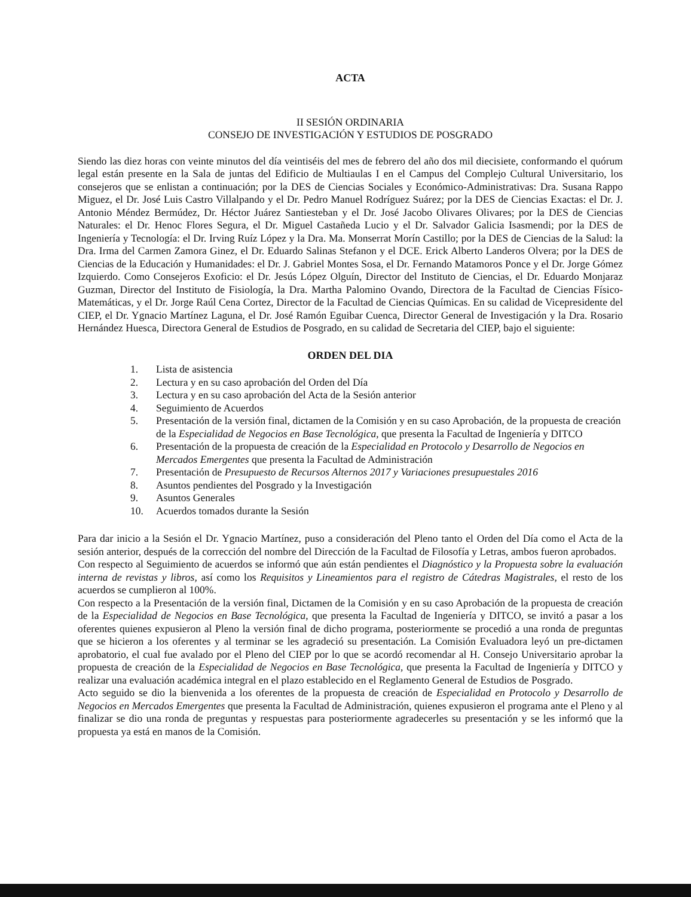ACTA
II SESIÓN ORDINARIA
CONSEJO DE INVESTIGACIÓN Y ESTUDIOS DE POSGRADO
Siendo las diez horas con veinte minutos del día veintiséis del mes de febrero del año dos mil diecisiete, conformando el quórum legal están presente en la Sala de juntas del Edificio de Multiaulas I en el Campus del Complejo Cultural Universitario, los consejeros que se enlistan a continuación; por la DES de Ciencias Sociales y Económico-Administrativas: Dra. Susana Rappo Miguez, el Dr. José Luis Castro Villalpando y el Dr. Pedro Manuel Rodríguez Suárez; por la DES de Ciencias Exactas: el Dr. J. Antonio Méndez Bermúdez, Dr. Héctor Juárez Santiesteban y el Dr. José Jacobo Olivares Olivares; por la DES de Ciencias Naturales: el Dr. Henoc Flores Segura, el Dr. Miguel Castañeda Lucio y el Dr. Salvador Galicia Isasmendi; por la DES de Ingeniería y Tecnología: el Dr. Irving Ruíz López y la Dra. Ma. Monserrat Morín Castillo; por la DES de Ciencias de la Salud: la Dra. Irma del Carmen Zamora Ginez, el Dr. Eduardo Salinas Stefanon y el DCE. Erick Alberto Landeros Olvera; por la DES de Ciencias de la Educación y Humanidades: el Dr. J. Gabriel Montes Sosa, el Dr. Fernando Matamoros Ponce y el Dr. Jorge Gómez Izquierdo. Como Consejeros Exoficio: el Dr. Jesús López Olguín, Director del Instituto de Ciencias, el Dr. Eduardo Monjaraz Guzman, Director del Instituto de Fisiología, la Dra. Martha Palomino Ovando, Directora de la Facultad de Ciencias Físico-Matemáticas, y el Dr. Jorge Raúl Cena Cortez, Director de la Facultad de Ciencias Químicas. En su calidad de Vicepresidente del CIEP, el Dr. Ygnacio Martínez Laguna, el Dr. José Ramón Eguibar Cuenca, Director General de Investigación y la Dra. Rosario Hernández Huesca, Directora General de Estudios de Posgrado, en su calidad de Secretaria del CIEP, bajo el siguiente:
ORDEN DEL DIA
1. Lista de asistencia
2. Lectura y en su caso aprobación del Orden del Día
3. Lectura y en su caso aprobación del Acta de la Sesión anterior
4. Seguimiento de Acuerdos
5. Presentación de la versión final, dictamen de la Comisión y en su caso Aprobación, de la propuesta de creación de la Especialidad de Negocios en Base Tecnológica, que presenta la Facultad de Ingeniería y DITCO
6. Presentación de la propuesta de creación de la Especialidad en Protocolo y Desarrollo de Negocios en Mercados Emergentes que presenta la Facultad de Administración
7. Presentación de Presupuesto de Recursos Alternos 2017 y Variaciones presupuestales 2016
8. Asuntos pendientes del Posgrado y la Investigación
9. Asuntos Generales
10. Acuerdos tomados durante la Sesión
Para dar inicio a la Sesión el Dr. Ygnacio Martínez, puso a consideración del Pleno tanto el Orden del Día como el Acta de la sesión anterior, después de la corrección del nombre del Dirección de la Facultad de Filosofía y Letras, ambos fueron aprobados.
Con respecto al Seguimiento de acuerdos se informó que aún están pendientes el Diagnóstico y la Propuesta sobre la evaluación interna de revistas y libros, así como los Requisitos y Lineamientos para el registro de Cátedras Magistrales, el resto de los acuerdos se cumplieron al 100%.
Con respecto a la Presentación de la versión final, Dictamen de la Comisión y en su caso Aprobación de la propuesta de creación de la Especialidad de Negocios en Base Tecnológica, que presenta la Facultad de Ingeniería y DITCO, se invitó a pasar a los oferentes quienes expusieron al Pleno la versión final de dicho programa, posteriormente se procedió a una ronda de preguntas que se hicieron a los oferentes y al terminar se les agradeció su presentación. La Comisión Evaluadora leyó un pre-dictamen aprobatorio, el cual fue avalado por el Pleno del CIEP por lo que se acordó recomendar al H. Consejo Universitario aprobar la propuesta de creación de la Especialidad de Negocios en Base Tecnológica, que presenta la Facultad de Ingeniería y DITCO y realizar una evaluación académica integral en el plazo establecido en el Reglamento General de Estudios de Posgrado.
Acto seguido se dio la bienvenida a los oferentes de la propuesta de creación de Especialidad en Protocolo y Desarrollo de Negocios en Mercados Emergentes que presenta la Facultad de Administración, quienes expusieron el programa ante el Pleno y al finalizar se dio una ronda de preguntas y respuestas para posteriormente agradecerles su presentación y se les informó que la propuesta ya está en manos de la Comisión.